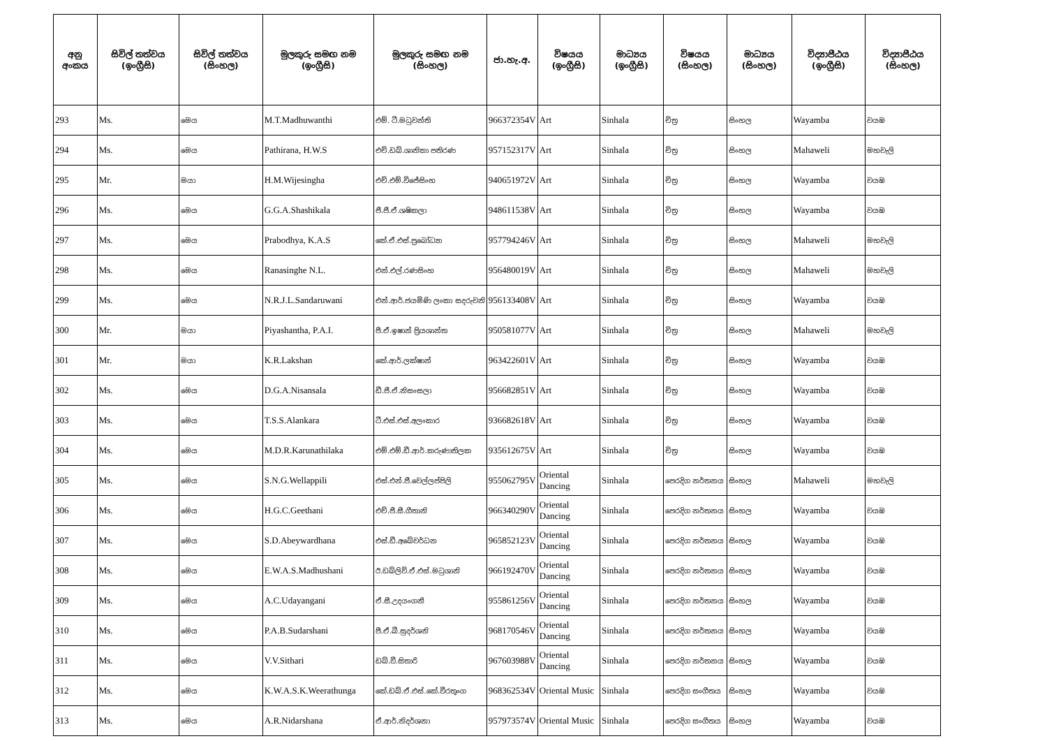| අනු අංකය | සිවිල් තත්වය (ඉංග්‍රීසි) | සිවිල් තත්වය (සිංහල) | මුලකුරු සමඟ නම (ඉංග්‍රීසි) | මුලකුරු සමඟ නම (සිංහල) | ජා.හැ.අ. | විෂයය (ඉංග්‍රීසි) | මාධ්‍යය (ඉංග්‍රීසි) | විෂයය (සිංහල) | මාධ්‍යය (සිංහල) | විද්‍යාපීඨය (ඉංග්‍රීසි) | විද්‍යාපීඨය (සිංහල) |
| --- | --- | --- | --- | --- | --- | --- | --- | --- | --- | --- | --- |
| 293 | Ms. | මෙය | M.T.Madhuwanthi | එම්. ටී.මධුවන්ති | 966372354V | Art | Sinhala | චිත්‍ර | සිංහල | Wayamba | වයඹ |
| 294 | Ms. | මෙය | Pathirana, H.W.S | එච්.ඩබ්.ශානිකා පතිරණ | 957152317V | Art | Sinhala | චිත්‍ර | සිංහල | Mahaweli | මහවැලි |
| 295 | Mr. | මයා | H.M.Wijesingha | එච්.එම්.විජේසිංහ | 940651972V | Art | Sinhala | චිත්‍ර | සිංහල | Wayamba | වයඹ |
| 296 | Ms. | මෙය | G.G.A.Shashikala | ජී.ජී.ඒ.ශෂිකලා | 948611538V | Art | Sinhala | චිත්‍ර | සිංහල | Wayamba | වයඹ |
| 297 | Ms. | මෙය | Prabodhya, K.A.S | කේ.ඒ.එස්.ප්‍රබෝධ්‍යා | 957794246V | Art | Sinhala | චිත්‍ර | සිංහල | Mahaweli | මහවැලි |
| 298 | Ms. | මෙය | Ranasinghe N.L. | එන්.එල්.රණසිංහ | 956480019V | Art | Sinhala | චිත්‍ර | සිංහල | Mahaweli | මහවැලි |
| 299 | Ms. | මෙය | N.R.J.L.Sandaruwani | එන්.ආර්.ජයමිණි ලංකා සදරුවනි | 956133408V | Art | Sinhala | චිත්‍ර | සිංහල | Wayamba | වයඹ |
| 300 | Mr. | මයා | Piyashantha, P.A.I. | පී.ඒ.ඉෂාන් ප්‍රියශාන්ත | 950581077V | Art | Sinhala | චිත්‍ර | සිංහල | Mahaweli | මහවැලි |
| 301 | Mr. | මයා | K.R.Lakshan | කේ.ආර්.ලක්ෂාන් | 963422601V | Art | Sinhala | චිත්‍ර | සිංහල | Wayamba | වයඹ |
| 302 | Ms. | මෙය | D.G.A.Nisansala | ඩී.ජී.ඒ.නිසංසලා | 956682851V | Art | Sinhala | චිත්‍ර | සිංහල | Wayamba | වයඹ |
| 303 | Ms. | මෙය | T.S.S.Alankara | ටී.එස්.එස්.අලංකාර | 936682618V | Art | Sinhala | චිත්‍ර | සිංහල | Wayamba | වයඹ |
| 304 | Ms. | මෙය | M.D.R.Karunathilaka | එම්.එම්.ඩී.ආර්.කරුණාතිලක | 935612675V | Art | Sinhala | චිත්‍ර | සිංහල | Wayamba | වයඹ |
| 305 | Ms. | මෙය | S.N.G.Wellappili | එස්.එන්.ජී.වෙල්ලප්පිලි | 955062795V | Oriental Dancing | Sinhala | පෙරදිග නර්තනය | සිංහල | Mahaweli | මහවැලි |
| 306 | Ms. | මෙය | H.G.C.Geethani | එච්.ජී.සී.ගීතානි | 966340290V | Oriental Dancing | Sinhala | පෙරදිග නර්තනය | සිංහල | Wayamba | වයඹ |
| 307 | Ms. | මෙය | S.D.Abeywardhana | එස්.ඩී.අබේවර්ධන | 965852123V | Oriental Dancing | Sinhala | පෙරදිග නර්තනය | සිංහල | Wayamba | වයඹ |
| 308 | Ms. | මෙය | E.W.A.S.Madhushani | ඊ.ඩබ්ලිව්.ඒ.එස්.මධුශානි | 966192470V | Oriental Dancing | Sinhala | පෙරදිග නර්තනය | සිංහල | Wayamba | වයඹ |
| 309 | Ms. | මෙය | A.C.Udayangani | ඒ.සී.උදයංගනී | 955861256V | Oriental Dancing | Sinhala | පෙරදිග නර්තනය | සිංහල | Wayamba | වයඹ |
| 310 | Ms. | මෙය | P.A.B.Sudarshani | පී.ඒ.බී.සුදර්ශනි | 968170546V | Oriental Dancing | Sinhala | පෙරදිග නර්තනය | සිංහල | Wayamba | වයඹ |
| 311 | Ms. | මෙය | V.V.Sithari | ඩබ්.වී.සිතාරි | 967603988V | Oriental Dancing | Sinhala | පෙරදිග නර්තනය | සිංහල | Wayamba | වයඹ |
| 312 | Ms. | මෙය | K.W.A.S.K.Weerathunga | කේ.ඩබ්.ඒ.එස්.කේ.වීරතුංග | 968362534V | Oriental Music | Sinhala | පෙරදිග සංගීතය | සිංහල | Wayamba | වයඹ |
| 313 | Ms. | මෙය | A.R.Nidarshana | ඒ.ආර්.නිදර්ශනා | 957973574V | Oriental Music | Sinhala | පෙරදිග සංගීතය | සිංහල | Wayamba | වයඹ |